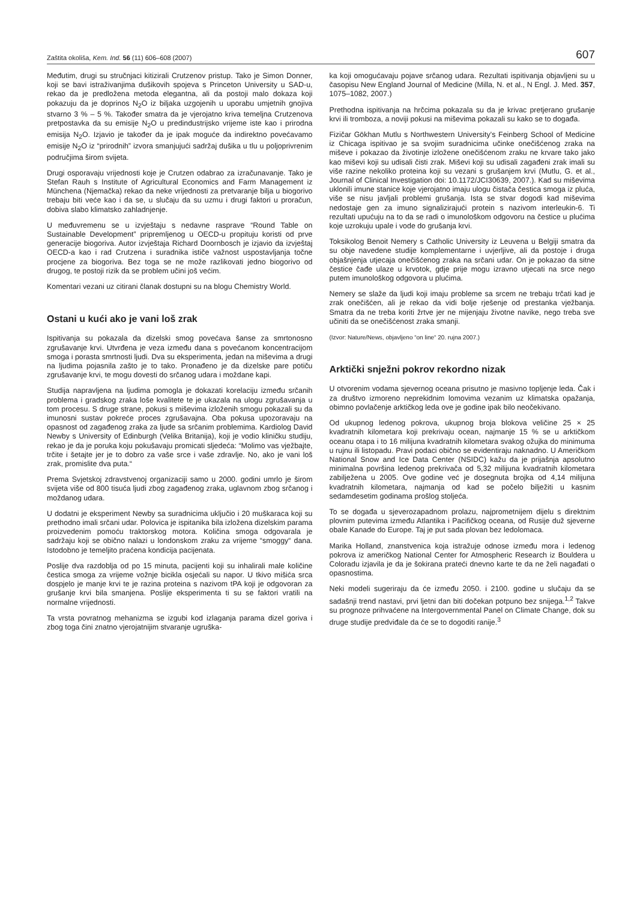Zaštita okoliša, Kem. Ind. 56 (11) 606–608 (2007) 607
Međutim, drugi su stručnjaci kitizirali Crutzenov pristup. Tako je Simon Donner, koji se bavi istraživanjima dušikovih spojeva s Princeton University u SAD-u, rekao da je predložena metoda elegantna, ali da postoji malo dokaza koji pokazuju da je doprinos N<sub>2</sub>O iz biljaka uzgojenih u uporabu umjetnih gnojiva stvarno 3 % – 5 %. Također smatra da je vjerojatno kriva temeljna Crutzenova pretpostavka da su emisije N<sub>2</sub>O u predindustrijsko vrijeme iste kao i prirodna emisija N<sub>2</sub>O. Izjavio je također da je ipak moguće da indirektno povećavamo emisije N<sub>2</sub>O iz “prirodnih” izvora smanjujući sadržaj dušika u tlu u poljoprivrenim područjima širom svijeta.
Drugi osporavaju vrijednosti koje je Crutzen odabrao za izračunavanje. Tako je Stefan Rauh s Institute of Agricultural Economics and Farm Management iz Münchena (Njemačka) rekao da neke vrijednosti za pretvaranje bilja u biogorivo trebaju biti veće kao i da se, u slučaju da su uzmu i drugi faktori u proračun, dobiva slabo klimatsko zahladnjenje.
U međuvremenu se u izvještaju s nedavne rasprave “Round Table on Sustainable Development” pripremljenog u OECD-u propituju koristi od prve generacije biogoriva. Autor izvještaja Richard Doornbosch je izjavio da izvještaj OECD-a kao i rad Crutzena i suradnika ističe važnost uspostavljanja točne procjene za biogoriva. Bez toga se ne može razlikovati jedno biogorivo od drugog, te postoji rizik da se problem učini još većim.
Komentari vezani uz citirani članak dostupni su na blogu Chemistry World.
Ostani u kući ako je vani loš zrak
Ispitivanja su pokazala da dizelski smog povećava šanse za smrtonosno zgrušavanje krvi. Utvrđena je veza između dana s povećanom koncentracijom smoga i porasta smrtnosti ljudi. Dva su eksperimenta, jedan na miševima a drugi na ljudima pojasnila zašto je to tako. Pronađeno je da dizelske pare potiču zgrušavanje krvi, te mogu dovesti do srčanog udara i moždane kapi.
Studija napravljena na ljudima pomogla je dokazati korelaciju između srčanih problema i gradskog zraka loše kvalitete te je ukazala na ulogu zgrušavanja u tom procesu. S druge strane, pokusi s miševima izloženih smogu pokazali su da imunosni sustav pokreće proces zgrušavajna. Oba pokusa upozoravaju na opasnost od zagađenog zraka za ljude sa srčanim problemima. Kardiolog David Newby s University of Edinburgh (Velika Britanija), koji je vodio kliničku studiju, rekao je da je poruka koju pokušavaju promicati sljedeća: “Molimo vas vježbajte, trčite i šetajte jer je to dobro za vaše srce i vaše zdravlje. No, ako je vani loš zrak, promislite dva puta.“
Prema Svjetskoj zdravstvenoj organizaciji samo u 2000. godini umrlo je širom svijeta više od 800 tisuća ljudi zbog zagađenog zraka, uglavnom zbog srčanog i moždanog udara.
U dodatni je eksperiment Newby sa suradnicima uključio i 20 muškaraca koji su prethodno imali srčani udar. Polovica je ispitanika bila izložena dizelskim parama proizvedenim pomoću traktorskog motora. Količina smoga odgovarala je sadržaju koji se obično nalazi u londonskom zraku za vrijeme “smoggy“ dana. Istodobno je temeljito praćena kondicija pacijenata.
Poslije dva razdoblja od po 15 minuta, pacijenti koji su inhalirali male količine čestica smoga za vrijeme vožnje bicikla osjećali su napor. U tkivo mišića srca dospjelo je manje krvi te je razina proteina s nazivom tPA koji je odgovoran za grušanje krvi bila smanjena. Poslije eksperimenta ti su se faktori vratili na normalne vrijednosti.
Ta vrsta povratnog mehanizma se izgubi kod izlaganja parama dizel goriva i zbog toga čini znatno vjerojatnijim stvaranje ugruška-
ka koji omogućavaju pojave srčanog udara. Rezultati ispitivanja objavljeni su u časopisu New England Journal of Medicine (Milla, N. et al., N Engl. J. Med. 357, 1075–1082, 2007.)
Prethodna ispitivanja na hrčcima pokazala su da je krivac pretjerano grušanje krvi ili tromboza, a noviji pokusi na miševima pokazali su kako se to događa.
Fizičar Gökhan Mutlu s Northwestern University’s Feinberg School of Medicine iz Chicaga ispitivao je sa svojim suradnicima učinke onečišćenog zraka na miševe i pokazao da životinje izložene onečišćenom zraku ne krvare tako jako kao miševi koji su udisali čisti zrak. Miševi koji su udisali zagađeni zrak imali su više razine nekoliko proteina koji su vezani s grušanjem krvi (Mutlu, G. et al., Journal of Clinical Investigation doi: 10.1172/JCI30639, 2007.). Kad su miševima uklonili imune stanice koje vjerojatno imaju ulogu čistača čestica smoga iz pluća, više se nisu javljali problemi grušanja. Ista se stvar dogodi kad miševima nedostaje gen za imuno signalizirajući protein s nazivom interleukin-6. Ti rezultati upućuju na to da se radi o imunološkom odgovoru na čestice u plućima koje uzrokuju upale i vode do grušanja krvi.
Toksikolog Benoit Nemery s Catholic University iz Leuvena u Belgiji smatra da su obje navedene studije komplementarne i uvjerljive, ali da postoje i druga objašnjenja utjecaja onečišćenog zraka na srčani udar. On je pokazao da sitne čestice čađe ulaze u krvotok, gdje prije mogu izravno utjecati na srce nego putem imunološkog odgovora u plućima.
Nemery se slaže da ljudi koji imaju probleme sa srcem ne trebaju trčati kad je zrak onečišćen, ali je rekao da vidi bolje rješenje od prestanka vježbanja. Smatra da ne treba koriti žrtve jer ne mijenjaju životne navike, nego treba sve učiniti da se onečišćenost zraka smanji.
(Izvor: Nature/News, objavljeno “on line“ 20. rujna 2007.)
Arktički snježni pokrov rekordno nizak
U otvorenim vodama sjevernog oceana prisutno je masivno topljenje leda. Čak i za društvo izmoreno neprekidnim lomovima vezanim uz klimatska opažanja, obimno povlačenje arktičkog leda ove je godine ipak bilo neočekivano.
Od ukupnog ledenog pokrova, ukupnog broja blokova veličine 25 × 25 kvadratnih kilometara koji prekrivaju ocean, najmanje 15 % se u arktičkom oceanu otapa i to 16 milijuna kvadratnih kilometara svakog ožujka do minimuma u rujnu ili listopadu. Pravi podaci obično se evidentiraju naknadno. U Američkom National Snow and Ice Data Center (NSIDC) kažu da je prijašnja apsolutno minimalna površina ledenog prekrivača od 5,32 milijuna kvadratnih kilometara zabilježena u 2005. Ove godine već je dosegnuta brojka od 4,14 milijuna kvadratnih kilometara, najmanja od kad se počelo bilježiti u kasnim sedamdesetim godinama prošlog stoljeća.
To se događa u sjeverozapadnom prolazu, najprometnijem dijelu s direktnim plovnim putevima između Atlantika i Pacifičkog oceana, od Rusije duž sjeverne obale Kanade do Europe. Taj je put sada plovan bez ledolomaca.
Marika Holland, znanstvenica koja istražuje odnose između mora i ledenog pokrova iz američkog National Center for Atmospheric Research iz Bouldera u Coloradu izjavila je da je šokirana prateći dnevno karte te da ne želi nagađati o opasnostima.
Neki modeli sugeriraju da će između 2050. i 2100. godine u slučaju da se sadašnji trend nastavi, prvi ljetni dan biti dočekan potpuno bez snijega.<sup>1,2</sup> Takve su prognoze prihvaćene na Intergovernmental Panel on Climate Change, dok su druge studije predviđale da će se to dogoditi ranije.<sup>3</sup>